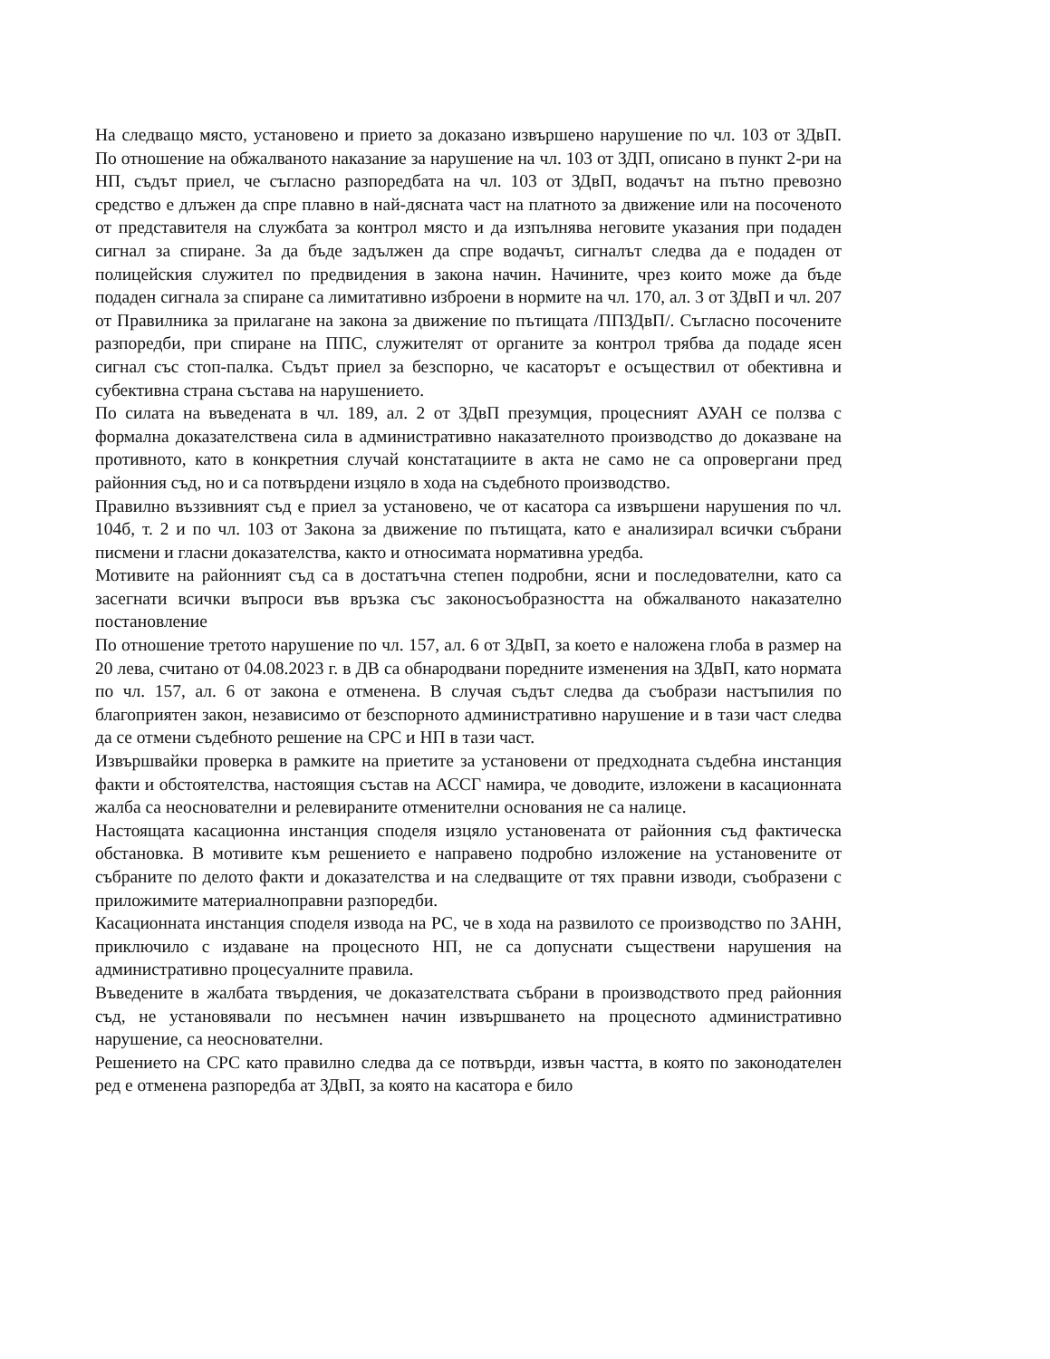На следващо място, установено и прието за доказано извършено нарушение по чл. 103 от ЗДвП. По отношение на обжалваното наказание за нарушение на чл. 103 от ЗДП, описано в пункт 2-ри на НП, съдът приел, че съгласно разпоредбата на чл. 103 от ЗДвП, водачът на пътно превозно средство е длъжен да спре плавно в най-дясната част на платното за движение или на посоченото от представителя на службата за контрол място и да изпълнява неговите указания при подаден сигнал за спиране. За да бъде задължен да спре водачът, сигналът следва да е подаден от полицейския служител по предвидения в закона начин. Начините, чрез които може да бъде подаден сигнала за спиране са лимитативно изброени в нормите на чл. 170, ал. 3 от ЗДвП и чл. 207 от Правилника за прилагане на закона за движение по пътищата /ППЗДвП/. Съгласно посочените разпоредби, при спиране на ППС, служителят от органите за контрол трябва да подаде ясен сигнал със стоп-палка. Съдът приел за безспорно, че касаторът е осъществил от обективна и субективна страна състава на нарушението.
По силата на въведената в чл. 189, ал. 2 от ЗДвП презумция, процесният АУАН се ползва с формална доказателствена сила в административно наказателното производство до доказване на противното, като в конкретния случай констатациите в акта не само не са опровергани пред районния съд, но и са потвърдени изцяло в хода на съдебното производство.
Правилно въззивният съд е приел за установено, че от касатора са извършени нарушения по чл. 104б, т. 2 и по чл. 103 от Закона за движение по пътищата, като е анализирал всички събрани писмени и гласни доказателства, както и относимата нормативна уредба.
Мотивите на районният съд са в достатъчна степен подробни, ясни и последователни, като са засегнати всички въпроси във връзка със законосъобразността на обжалваното наказателно постановление
По отношение третото нарушение по чл. 157, ал. 6 от ЗДвП, за което е наложена глоба в размер на 20 лева, считано от 04.08.2023 г. в ДВ са обнародвани поредните изменения на ЗДвП, като нормата по чл. 157, ал. 6 от закона е отменена. В случая съдът следва да съобрази настъпилия по благоприятен закон, независимо от безспорното административно нарушение и в тази част следва да се отмени съдебното решение на СРС и НП в тази част.
Извършвайки проверка в рамките на приетите за установени от предходната съдебна инстанция факти и обстоятелства, настоящия състав на АССГ намира, че доводите, изложени в касационната жалба са неоснователни и релевираните отменителни основания не са налице.
Настоящата касационна инстанция споделя изцяло установената от районния съд фактическа обстановка. В мотивите към решението е направено подробно изложение на установените от събраните по делото факти и доказателства и на следващите от тях правни изводи, съобразени с приложимите материалноправни разпоредби.
Касационната инстанция споделя извода на РС, че в хода на развилото се производство по ЗАНН, приключило с издаване на процесното НП, не са допуснати съществени нарушения на административно процесуалните правила.
Въведените в жалбата твърдения, че доказателствата събрани в производството пред районния съд, не установявали по несъмнен начин извършването на процесното административно нарушение, са неоснователни.
Решението на СРС като правилно следва да се потвърди, извън частта, в която по законодателен ред е отменена разпоредба ат ЗДвП, за която на касатора е било